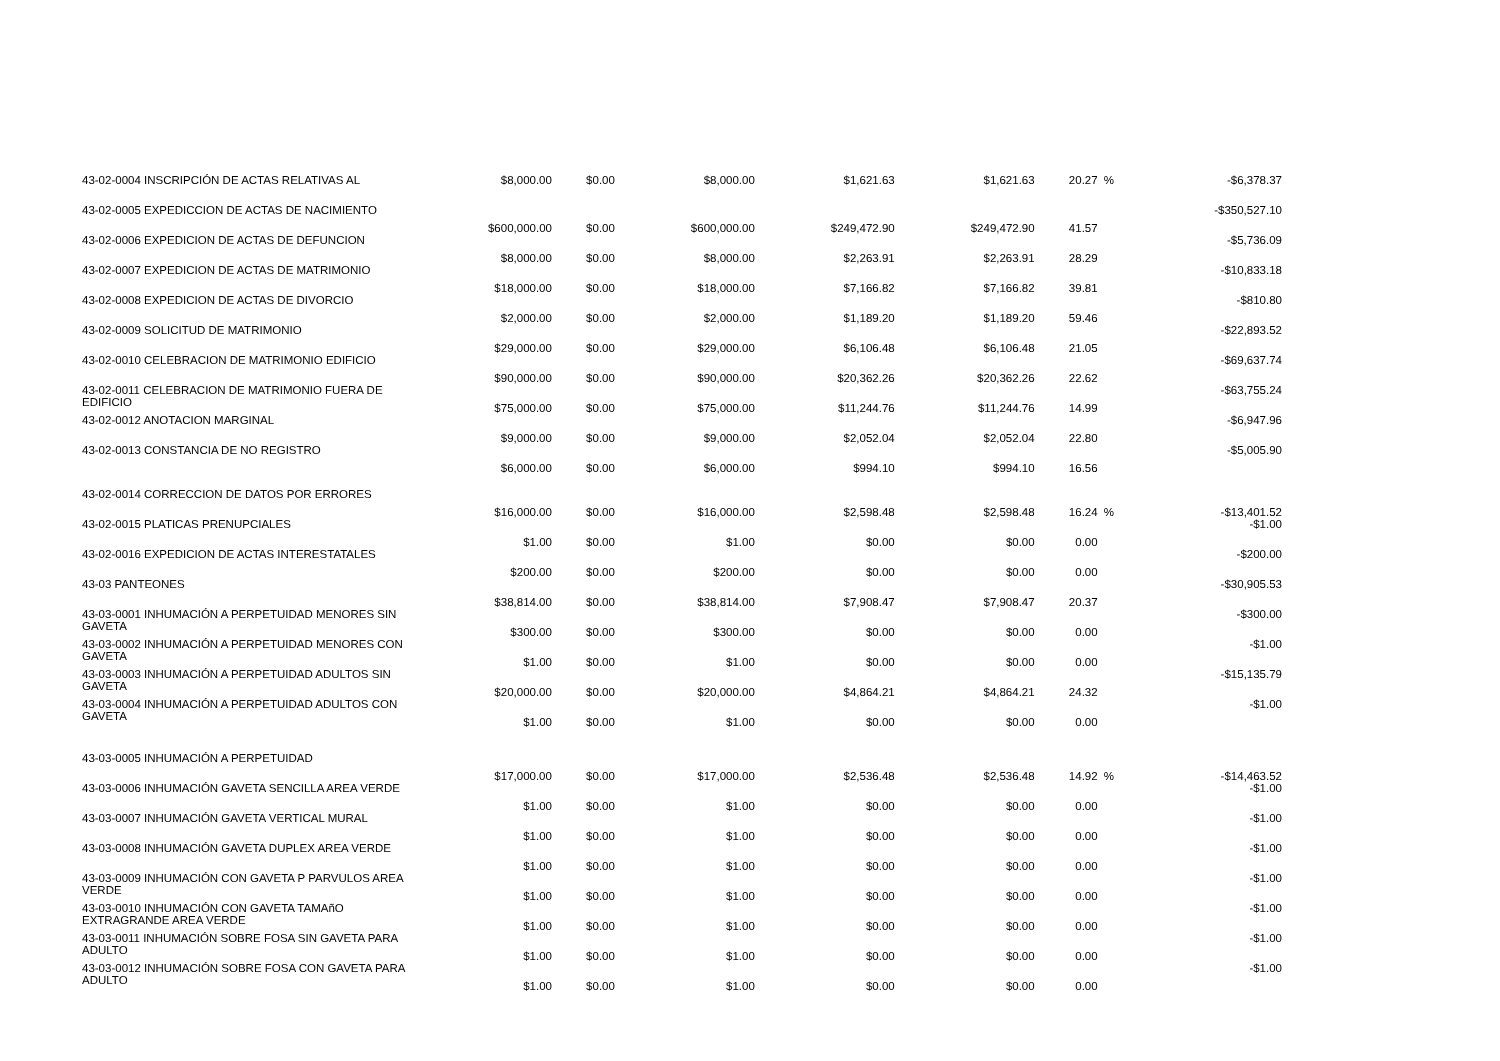| 43-02-0004 INSCRIPCIÓN DE ACTAS RELATIVAS AL | $8,000.00 | $0.00 | $8,000.00 | $1,621.63 | $1,621.63 | 20.27 | % | -$6,378.37 |
| 43-02-0005 EXPEDICCION DE ACTAS DE NACIMIENTO | $600,000.00 | $0.00 | $600,000.00 | $249,472.90 | $249,472.90 | 41.57 | | -$350,527.10 |
| 43-02-0006 EXPEDICION DE ACTAS DE DEFUNCION | $8,000.00 | $0.00 | $8,000.00 | $2,263.91 | $2,263.91 | 28.29 | | -$5,736.09 |
| 43-02-0007 EXPEDICION DE ACTAS DE MATRIMONIO | $18,000.00 | $0.00 | $18,000.00 | $7,166.82 | $7,166.82 | 39.81 | | -$10,833.18 |
| 43-02-0008 EXPEDICION DE ACTAS DE DIVORCIO | $2,000.00 | $0.00 | $2,000.00 | $1,189.20 | $1,189.20 | 59.46 | | -$810.80 |
| 43-02-0009 SOLICITUD DE MATRIMONIO | $29,000.00 | $0.00 | $29,000.00 | $6,106.48 | $6,106.48 | 21.05 | | -$22,893.52 |
| 43-02-0010 CELEBRACION DE MATRIMONIO EDIFICIO | $90,000.00 | $0.00 | $90,000.00 | $20,362.26 | $20,362.26 | 22.62 | | -$69,637.74 |
| 43-02-0011 CELEBRACION DE MATRIMONIO FUERA DE EDIFICIO | $75,000.00 | $0.00 | $75,000.00 | $11,244.76 | $11,244.76 | 14.99 | | -$63,755.24 |
| 43-02-0012 ANOTACION MARGINAL | $9,000.00 | $0.00 | $9,000.00 | $2,052.04 | $2,052.04 | 22.80 | | -$6,947.96 |
| 43-02-0013 CONSTANCIA DE NO REGISTRO | $6,000.00 | $0.00 | $6,000.00 | $994.10 | $994.10 | 16.56 | | -$5,005.90 |
| 43-02-0014 CORRECCION DE DATOS POR ERRORES | $16,000.00 | $0.00 | $16,000.00 | $2,598.48 | $2,598.48 | 16.24 | % | -$13,401.52 |
| 43-02-0015 PLATICAS PRENUPCIALES | $1.00 | $0.00 | $1.00 | $0.00 | $0.00 | 0.00 | | -$1.00 |
| 43-02-0016 EXPEDICION DE ACTAS INTERESTATALES | $200.00 | $0.00 | $200.00 | $0.00 | $0.00 | 0.00 | | -$200.00 |
| 43-03 PANTEONES | $38,814.00 | $0.00 | $38,814.00 | $7,908.47 | $7,908.47 | 20.37 | | -$30,905.53 |
| 43-03-0001 INHUMACIÓN A PERPETUIDAD MENORES SIN GAVETA | $300.00 | $0.00 | $300.00 | $0.00 | $0.00 | 0.00 | | -$300.00 |
| 43-03-0002 INHUMACIÓN A PERPETUIDAD MENORES CON GAVETA | $1.00 | $0.00 | $1.00 | $0.00 | $0.00 | 0.00 | | -$1.00 |
| 43-03-0003 INHUMACIÓN A PERPETUIDAD ADULTOS SIN GAVETA | $20,000.00 | $0.00 | $20,000.00 | $4,864.21 | $4,864.21 | 24.32 | | -$15,135.79 |
| 43-03-0004 INHUMACIÓN A PERPETUIDAD ADULTOS CON GAVETA | $1.00 | $0.00 | $1.00 | $0.00 | $0.00 | 0.00 | | -$1.00 |
| 43-03-0005 INHUMACIÓN A PERPETUIDAD | $17,000.00 | $0.00 | $17,000.00 | $2,536.48 | $2,536.48 | 14.92 | % | -$14,463.52 |
| 43-03-0006 INHUMACIÓN GAVETA SENCILLA AREA VERDE | $1.00 | $0.00 | $1.00 | $0.00 | $0.00 | 0.00 | | -$1.00 |
| 43-03-0007 INHUMACIÓN GAVETA VERTICAL MURAL | $1.00 | $0.00 | $1.00 | $0.00 | $0.00 | 0.00 | | -$1.00 |
| 43-03-0008 INHUMACIÓN GAVETA DUPLEX AREA VERDE | $1.00 | $0.00 | $1.00 | $0.00 | $0.00 | 0.00 | | -$1.00 |
| 43-03-0009 INHUMACIÓN CON GAVETA P PARVULOS AREA VERDE | $1.00 | $0.00 | $1.00 | $0.00 | $0.00 | 0.00 | | -$1.00 |
| 43-03-0010 INHUMACIÓN CON GAVETA TAMAñO EXTRAGRANDE AREA VERDE | $1.00 | $0.00 | $1.00 | $0.00 | $0.00 | 0.00 | | -$1.00 |
| 43-03-0011 INHUMACIÓN SOBRE FOSA SIN GAVETA PARA ADULTO | $1.00 | $0.00 | $1.00 | $0.00 | $0.00 | 0.00 | | -$1.00 |
| 43-03-0012 INHUMACIÓN SOBRE FOSA CON GAVETA PARA ADULTO | $1.00 | $0.00 | $1.00 | $0.00 | $0.00 | 0.00 | | -$1.00 |